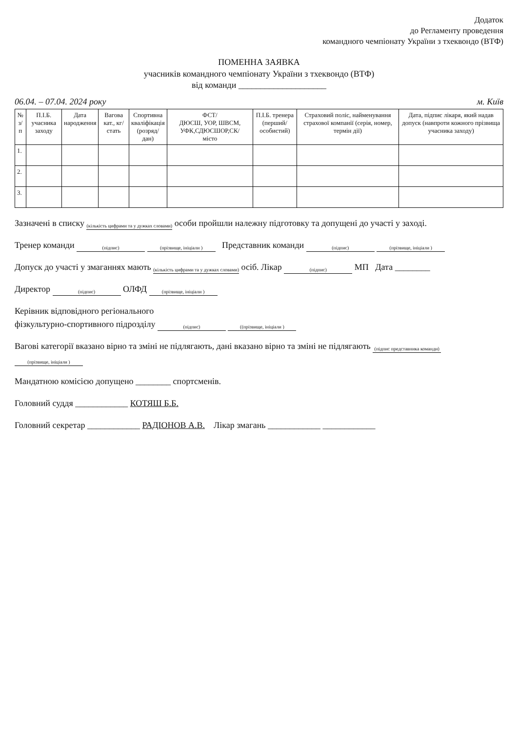Додаток
до Регламенту проведення
командного чемпіонату України з тхеквондо (ВТФ)
ПОМЕННА ЗАЯВКА
учасників командного чемпіонату України з тхеквондо (ВТФ)
від команди ____________________
06.04. – 07.04. 2024 року м. Київ
| № з/п | П.І.Б. учасника заходу | Дата народження | Вагова кат., кг/ стать | Спортивна кваліфікація (розряд/дан) | ФСТ/ ДЮСШ, УОР, ШВСМ, УФК,СДЮСШОР,СК/ місто | П.І.Б. тренера (перший/особистий) | Страховий поліс, найменування страхової компанії (серія, номер, термін дії) | Дата, підпис лікаря, який надав допуск (навпроти кожного прізвища учасника заходу) |
| --- | --- | --- | --- | --- | --- | --- | --- | --- |
| 1. | | | | | | | | |
| 2. | | | | | | | | |
| 3. | | | | | | | | |
Зазначені в списку (кількість цифрами та у дужках словами) особи пройшли належну підготовку та допущені до участі у заході.
Тренер команди (підпис) (прізвище, ініціали ) Представник команди (підпис) (прізвище, ініціали )
Допуск до участі у змаганнях мають (кількість цифрами та у дужках словами) осіб. Лікар (підпис) МП Дата ________
Директор (підпис) ОЛФД (прізвище, ініціали )
Керівник відповідного регіонального
фізкультурно-спортивного підрозділу (підпис) ((прізвище, ініціали )
Вагові категорії вказано вірно та зміні не підлягають, дані вказано вірно та зміні не підлягають (підпис представника команди) (прізвище, ініціали )
Мандатною комісією допущено ________ спортсменів.
Головний суддя ____________ КОТЯШ Б.Б.
Головний секретар ____________ РАДІОНОВ А.В. Лікар змагань ____________ ____________